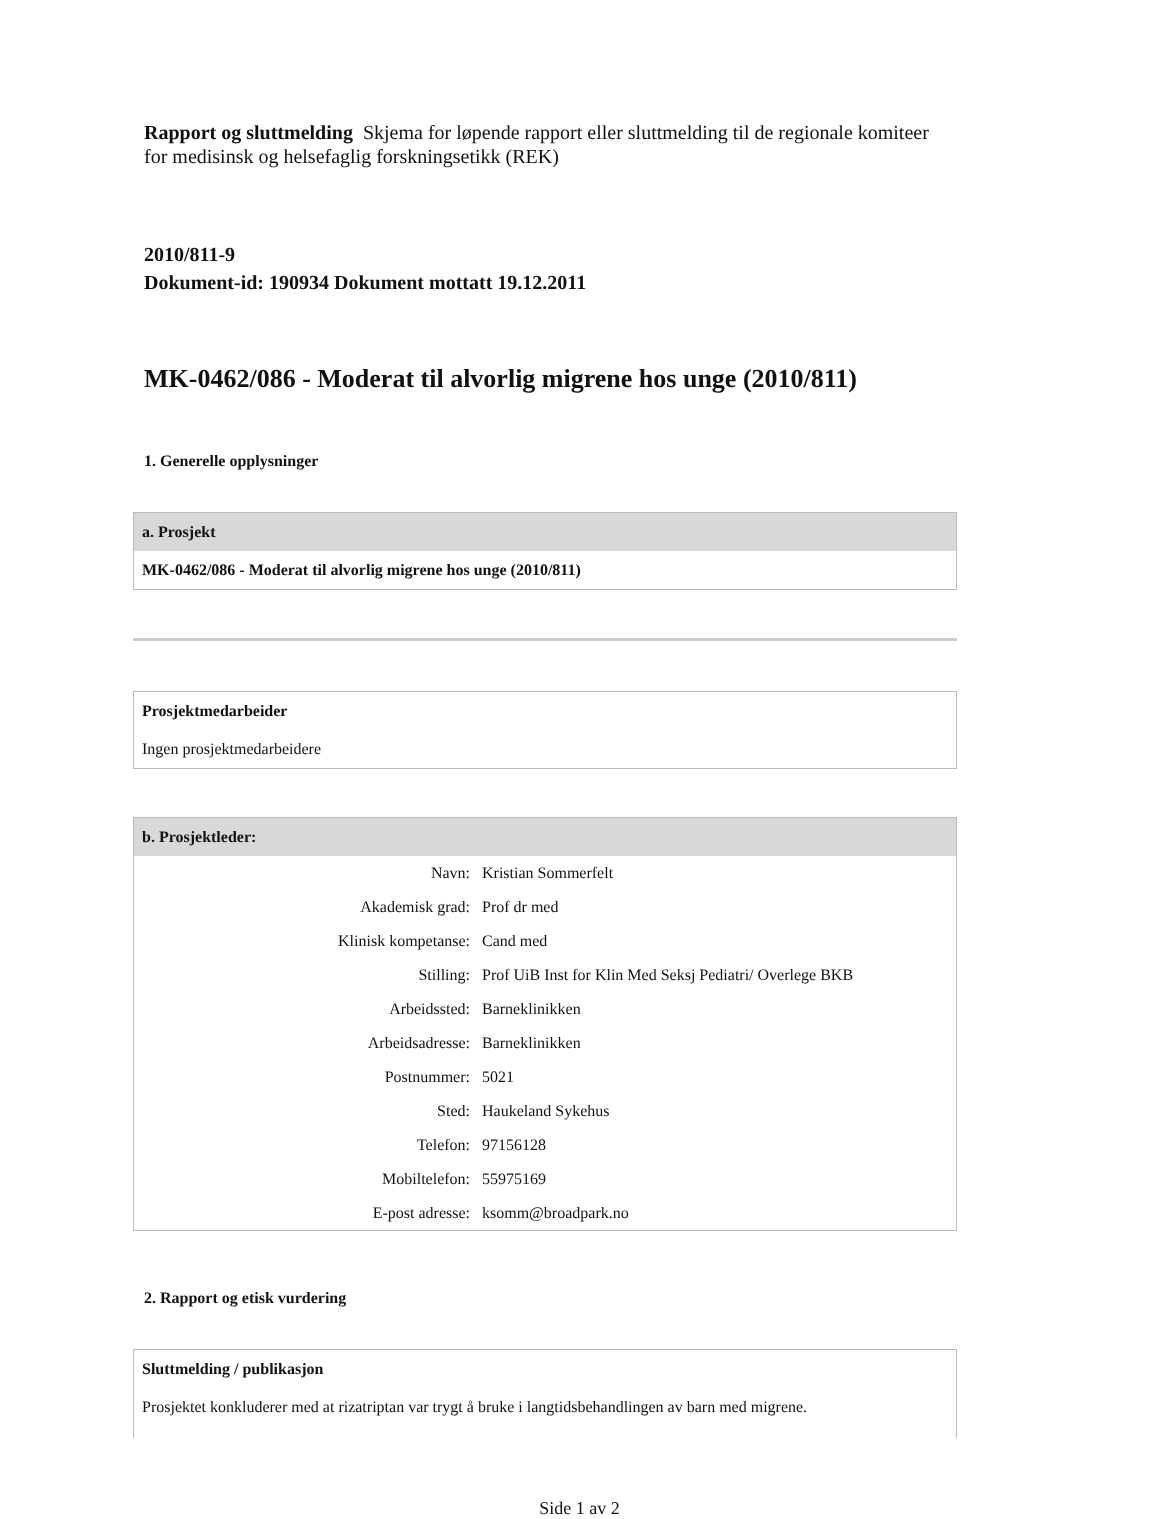Rapport og sluttmelding Skjema for løpende rapport eller sluttmelding til de regionale komiteer for medisinsk og helsefaglig forskningsetikk (REK)
2010/811-9
Dokument-id: 190934 Dokument mottatt 19.12.2011
MK-0462/086 - Moderat til alvorlig migrene hos unge (2010/811)
1. Generelle opplysninger
a. Prosjekt
MK-0462/086 - Moderat til alvorlig migrene hos unge (2010/811)
Prosjektmedarbeider
Ingen prosjektmedarbeidere
b. Prosjektleder:
| Navn: | Kristian Sommerfelt |
| Akademisk grad: | Prof dr med |
| Klinisk kompetanse: | Cand med |
| Stilling: | Prof UiB Inst for Klin Med Seksj Pediatri/ Overlege BKB |
| Arbeidssted: | Barneklinikken |
| Arbeidsadresse: | Barneklinikken |
| Postnummer: | 5021 |
| Sted: | Haukeland Sykehus |
| Telefon: | 97156128 |
| Mobiltelefon: | 55975169 |
| E-post adresse: | ksomm@broadpark.no |
2. Rapport og etisk vurdering
Sluttmelding / publikasjon
Prosjektet konkluderer med at rizatriptan var trygt å bruke i langtidsbehandlingen av barn med migrene.
Side 1 av 2